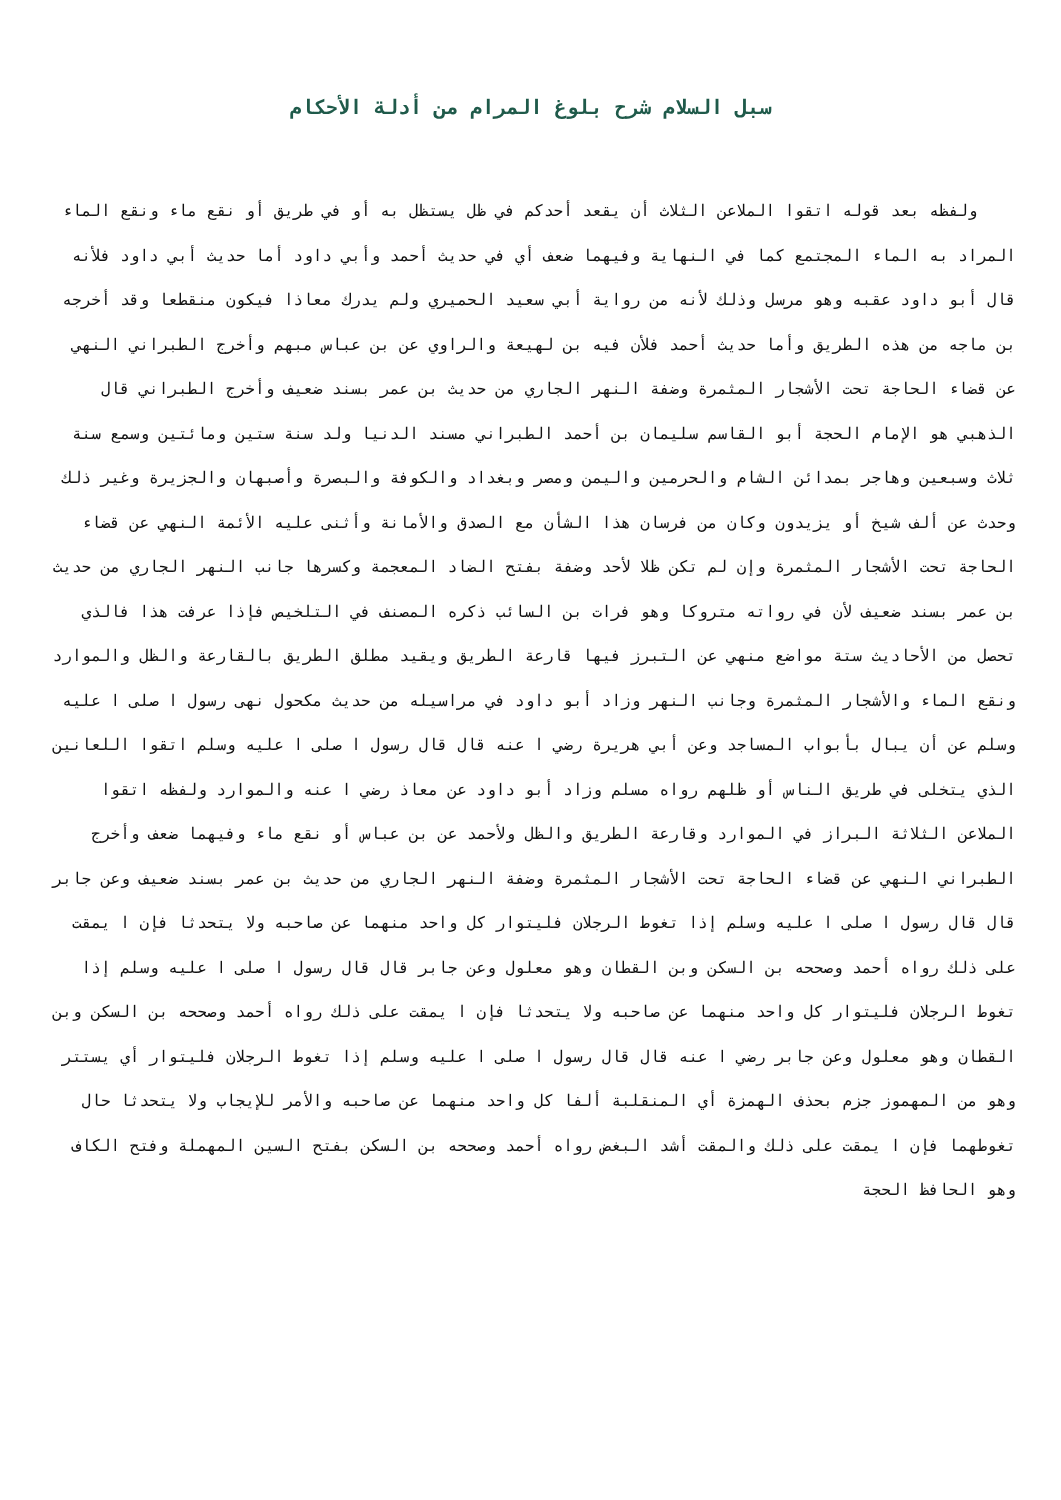سبل السلام شرح بلوغ المرام من أدلة الأحكام
ولفظه بعد قوله اتقوا الملاعن الثلاث أن يقعد أحدكم في ظل يستظل به أو في طريق أو نقع ماء ونقع الماء المراد به الماء المجتمع كما في النهاية وفيهما ضعف أي في حديث أحمد وأبي داود أما حديث أبي داود فلأنه قال أبو داود عقبه وهو مرسل وذلك لأنه من رواية أبي سعيد الحميري ولم يدرك معاذا فيكون منقطعا وقد أخرجه بن ماجه من هذه الطريق وأما حديث أحمد فلأن فيه بن لهيعة والراوي عن بن عباس مبهم وأخرج الطبراني النهي عن قضاء الحاجة تحت الأشجار المثمرة وضفة النهر الجاري من حديث بن عمر بسند ضعيف وأخرج الطبراني قال الذهبي هو الإمام الحجة أبو القاسم سليمان بن أحمد الطبراني مسند الدنيا ولد سنة ستين ومائتين وسمع سنة ثلاث وسبعين وهاجر بمدائن الشام والحرمين واليمن ومصر وبغداد والكوفة والبصرة وأصبهان والجزيرة وغير ذلك وحدث عن ألف شيخ أو يزيدون وكان من فرسان هذا الشأن مع الصدق والأمانة وأثنى عليه الأئمة النهي عن قضاء الحاجة تحت الأشجار المثمرة وإن لم تكن ظلا لأحد وضفة بفتح الضاد المعجمة وكسرها جانب النهر الجاري من حديث بن عمر بسند ضعيف لأن في رواته متروكا وهو فرات بن السائب ذكره المصنف في التلخيص فإذا عرفت هذا فالذي تحصل من الأحاديث ستة مواضع منهي عن التبرز فيها قارعة الطريق ويقيد مطلق الطريق بالقارعة والظل والموارد ونقع الماء والأشجار المثمرة وجانب النهر وزاد أبو داود في مراسيله من حديث مكحول نهى رسول ا صلى ا عليه وسلم عن أن يبال بأبواب المساجد وعن أبي هريرة رضي ا عنه قال قال رسول ا صلى ا عليه وسلم اتقوا اللعانين الذي يتخلى في طريق الناس أو ظلهم رواه مسلم وزاد أبو داود عن معاذ رضي ا عنه والموارد ولفظه اتقوا الملاعن الثلاثة البراز في الموارد وقارعة الطريق والظل ولأحمد عن بن عباس أو نقع ماء وفيهما ضعف وأخرج الطبراني النهي عن قضاء الحاجة تحت الأشجار المثمرة وضفة النهر الجاري من حديث بن عمر بسند ضعيف وعن جابر قال قال رسول ا صلى ا عليه وسلم إذا تغوط الرجلان فليتوار كل واحد منهما عن صاحبه ولا يتحدثا فإن ا يمقت على ذلك رواه أحمد وصححه بن السكن وبن القطان وهو معلول وعن جابر قال قال رسول ا صلى ا عليه وسلم إذا تغوط الرجلان فليتوار كل واحد منهما عن صاحبه ولا يتحدثا فإن ا يمقت على ذلك رواه أحمد وصححه بن السكن وبن القطان وهو معلول وعن جابر رضي ا عنه قال قال رسول ا صلى ا عليه وسلم إذا تغوط الرجلان فليتوار أي يستتر وهو من المهموز جزم بحذف الهمزة أي المنقلبة ألفا كل واحد منهما عن صاحبه والأمر للإيجاب ولا يتحدثا حال تغوطهما فإن ا يمقت على ذلك والمقت أشد البغض رواه أحمد وصححه بن السكن بفتح السين المهملة وفتح الكاف وهو الحافظ الحجة